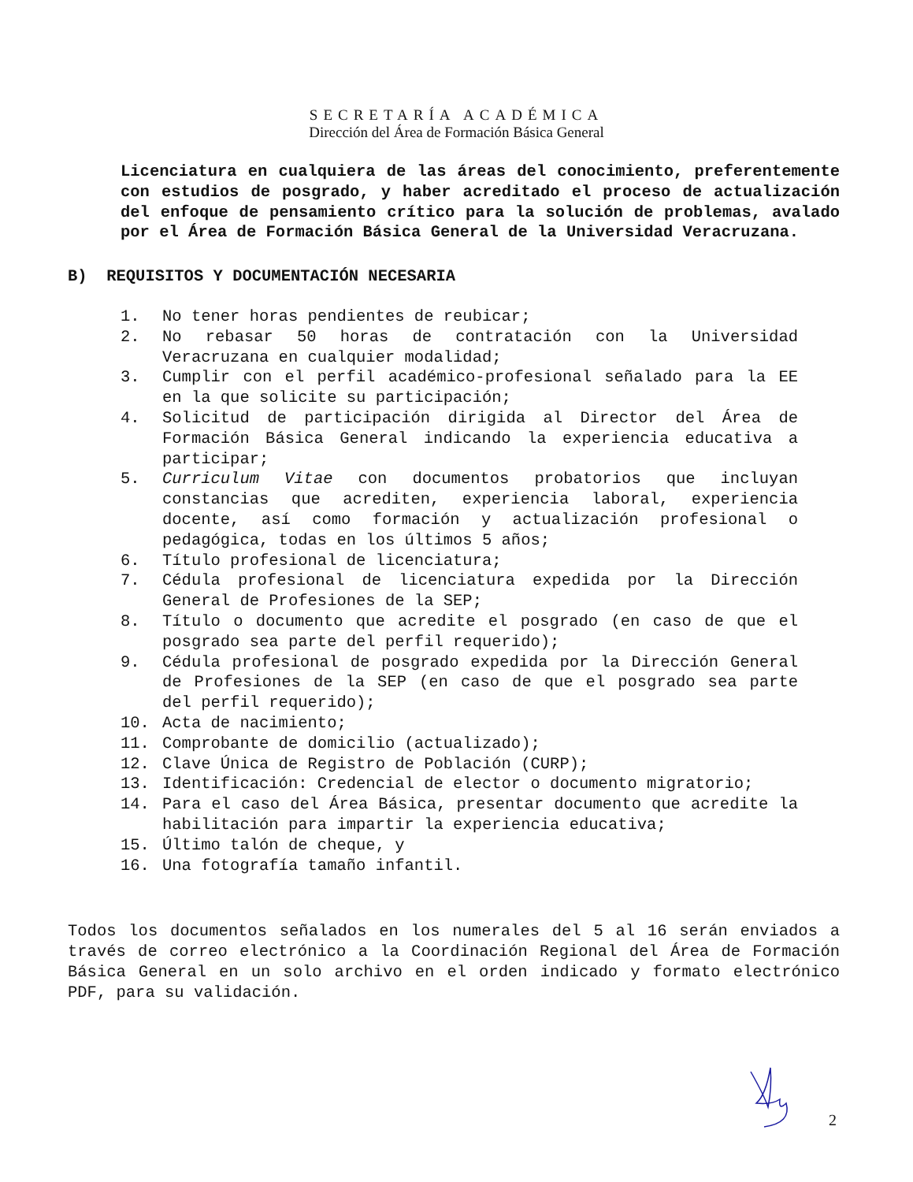SECRETARÍA ACADÉMICA
Dirección del Área de Formación Básica General
Licenciatura en cualquiera de las áreas del conocimiento, preferentemente con estudios de posgrado, y haber acreditado el proceso de actualización del enfoque de pensamiento crítico para la solución de problemas, avalado por el Área de Formación Básica General de la Universidad Veracruzana.
B) REQUISITOS Y DOCUMENTACIÓN NECESARIA
1. No tener horas pendientes de reubicar;
2. No rebasar 50 horas de contratación con la Universidad Veracruzana en cualquier modalidad;
3. Cumplir con el perfil académico-profesional señalado para la EE en la que solicite su participación;
4. Solicitud de participación dirigida al Director del Área de Formación Básica General indicando la experiencia educativa a participar;
5. Curriculum Vitae con documentos probatorios que incluyan constancias que acrediten, experiencia laboral, experiencia docente, así como formación y actualización profesional o pedagógica, todas en los últimos 5 años;
6. Título profesional de licenciatura;
7. Cédula profesional de licenciatura expedida por la Dirección General de Profesiones de la SEP;
8. Título o documento que acredite el posgrado (en caso de que el posgrado sea parte del perfil requerido);
9. Cédula profesional de posgrado expedida por la Dirección General de Profesiones de la SEP (en caso de que el posgrado sea parte del perfil requerido);
10. Acta de nacimiento;
11. Comprobante de domicilio (actualizado);
12. Clave Única de Registro de Población (CURP);
13. Identificación: Credencial de elector o documento migratorio;
14. Para el caso del Área Básica, presentar documento que acredite la habilitación para impartir la experiencia educativa;
15. Último talón de cheque, y
16. Una fotografía tamaño infantil.
Todos los documentos señalados en los numerales del 5 al 16 serán enviados a través de correo electrónico a la Coordinación Regional del Área de Formación Básica General en un solo archivo en el orden indicado y formato electrónico PDF, para su validación.
2